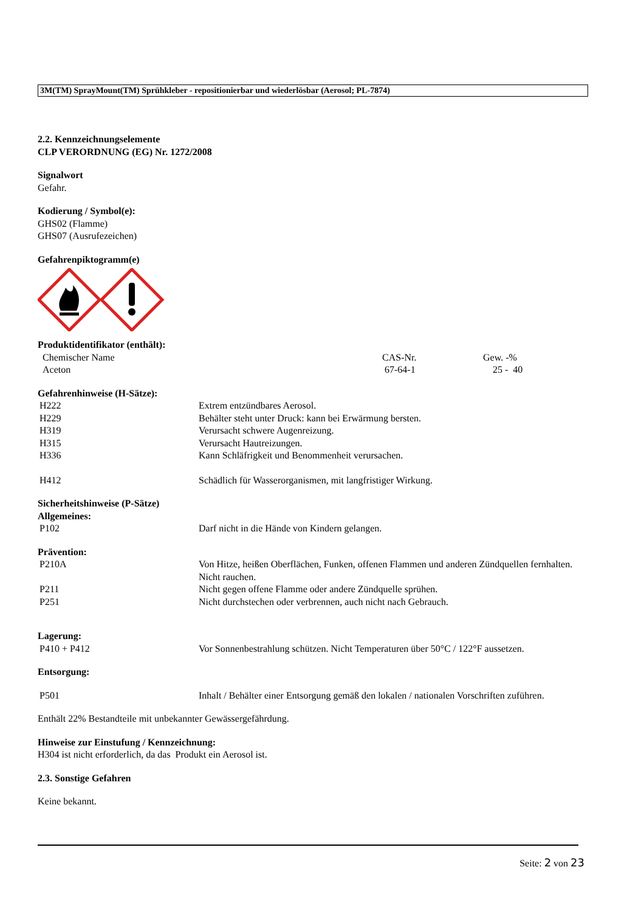3M(TM) SprayMount(TM) Sprühkleber - repositionierbar und wiederlösbar (Aerosol; PL-7874)
2.2. Kennzeichnungselemente
CLP VERORDNUNG (EG) Nr. 1272/2008
Signalwort
Gefahr.
Kodierung / Symbol(e):
GHS02 (Flamme)
GHS07 (Ausrufezeichen)
Gefahrenpiktogramm(e)
Produktidentifikator (enthält):
| Chemischer Name | CAS-Nr. | Gew. -% |
| Aceton | 67-64-1 | 25 - 40 |
Gefahrenhinweise (H-Sätze):
| H222 | Extrem entzündbares Aerosol. |
| H229 | Behälter steht unter Druck: kann bei Erwärmung bersten. |
| H319 | Verursacht schwere Augenreizung. |
| H315 | Verursacht Hautreizungen. |
| H336 | Kann Schläfrigkeit und Benommenheit verursachen. |
| H412 | Schädlich für Wasserorganismen, mit langfristiger Wirkung. |
Sicherheitshinweise (P-Sätze)
Allgemeines:
| P102 | Darf nicht in die Hände von Kindern gelangen. |
Prävention:
| P210A | Von Hitze, heißen Oberflächen, Funken, offenen Flammen und anderen Zündquellen fernhalten. Nicht rauchen. |
| P211 | Nicht gegen offene Flamme oder andere Zündquelle sprühen. |
| P251 | Nicht durchstechen oder verbrennen, auch nicht nach Gebrauch. |
Lagerung:
| P410 + P412 | Vor Sonnenbestrahlung schützen. Nicht Temperaturen über 50°C / 122°F aussetzen. |
Entsorgung:
| P501 | Inhalt / Behälter einer Entsorgung gemäß den lokalen / nationalen Vorschriften zuführen. |
Enthält 22% Bestandteile mit unbekannter Gewässergefährdung.
Hinweise zur Einstufung / Kennzeichnung:
H304 ist nicht erforderlich, da das Produkt ein Aerosol ist.
2.3. Sonstige Gefahren
Keine bekannt.
Seite: 2 von 23